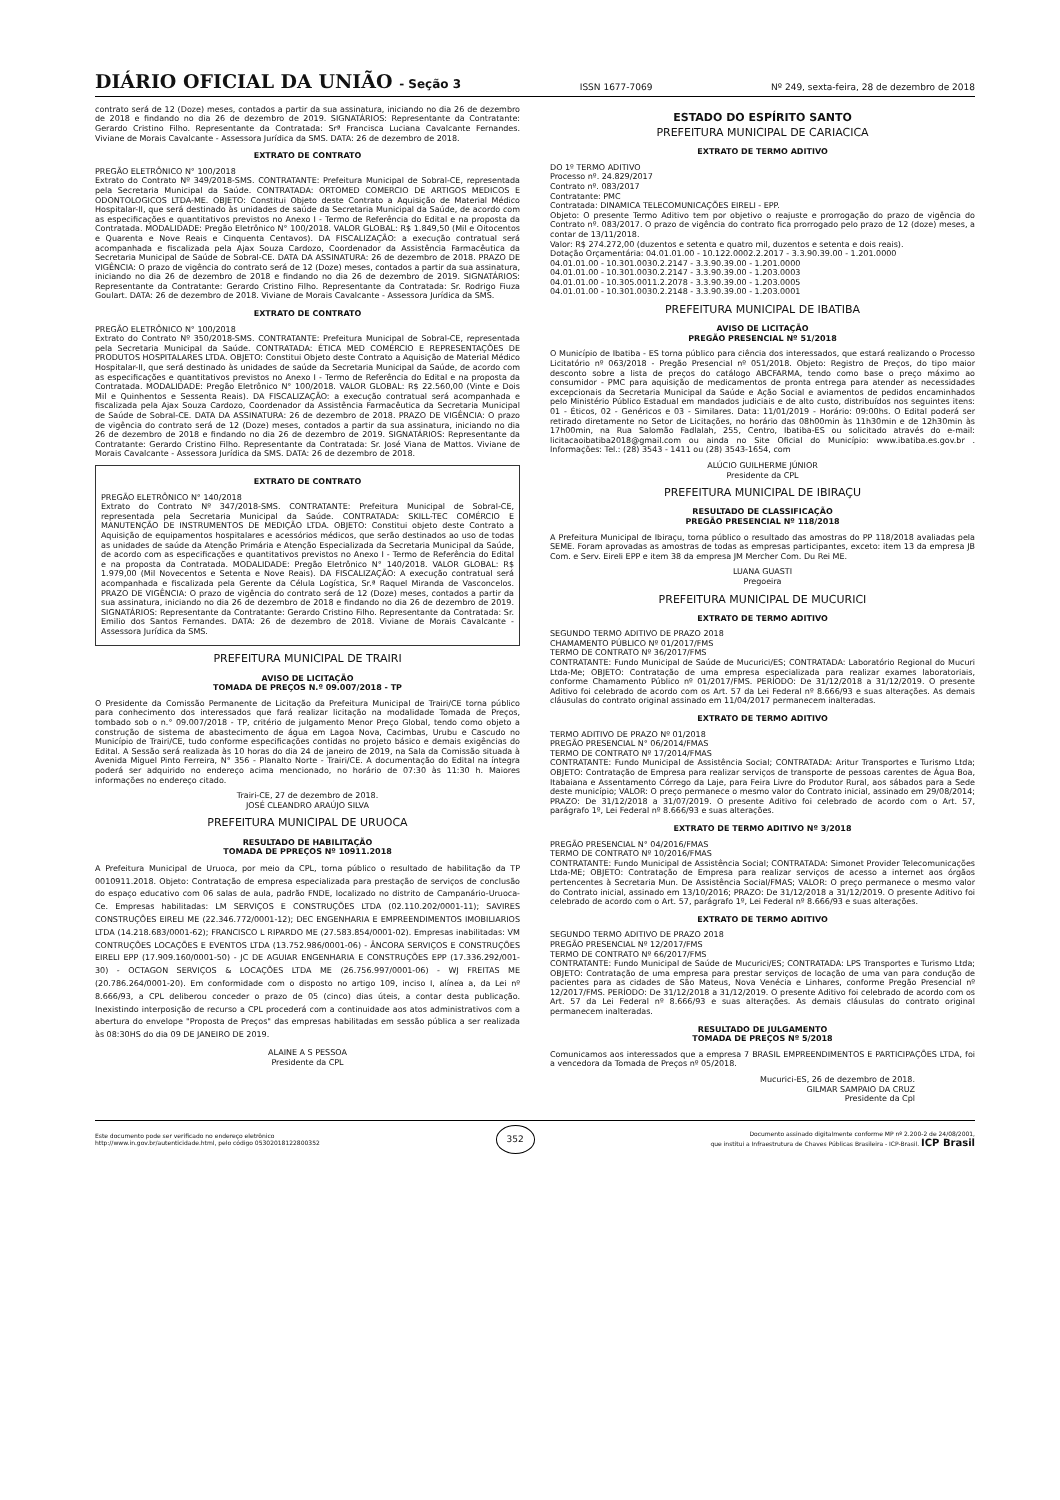DIÁRIO OFICIAL DA UNIÃO - Seção 3
ISSN 1677-7069
Nº 249, sexta-feira, 28 de dezembro de 2018
contrato será de 12 (Doze) meses, contados a partir da sua assinatura, iniciando no dia 26 de dezembro de 2018 e findando no dia 26 de dezembro de 2019. SIGNATÁRIOS: Representante da Contratante: Gerardo Cristino Filho. Representante da Contratada: Srª Francisca Luciana Cavalcante Fernandes. Viviane de Morais Cavalcante - Assessora Jurídica da SMS. DATA: 26 de dezembro de 2018.
EXTRATO DE CONTRATO
PREGÃO ELETRÔNICO N° 100/2018
Extrato do Contrato Nº 349/2018-SMS. CONTRATANTE: Prefeitura Municipal de Sobral-CE, representada pela Secretaria Municipal da Saúde. CONTRATADA: ORTOMED COMERCIO DE ARTIGOS MEDICOS E ODONTOLOGICOS LTDA-ME. OBJETO: Constitui Objeto deste Contrato a Aquisição de Material Médico Hospitalar-II, que será destinado às unidades de saúde da Secretaria Municipal da Saúde, de acordo com as especificações e quantitativos previstos no Anexo I - Termo de Referência do Edital e na proposta da Contratada. MODALIDADE: Pregão Eletrônico N° 100/2018. VALOR GLOBAL: R$ 1.849,50 (Mil e Oitocentos e Quarenta e Nove Reais e Cinquenta Centavos). DA FISCALIZAÇÃO: a execução contratual será acompanhada e fiscalizada pela Ajax Souza Cardozo, Coordenador da Assistência Farmacêutica da Secretaria Municipal de Saúde de Sobral-CE. DATA DA ASSINATURA: 26 de dezembro de 2018. PRAZO DE VIGÊNCIA: O prazo de vigência do contrato será de 12 (Doze) meses, contados a partir da sua assinatura, iniciando no dia 26 de dezembro de 2018 e findando no dia 26 de dezembro de 2019. SIGNATÁRIOS: Representante da Contratante: Gerardo Cristino Filho. Representante da Contratada: Sr. Rodrigo Fiuza Goulart. DATA: 26 de dezembro de 2018. Viviane de Morais Cavalcante - Assessora Jurídica da SMS.
EXTRATO DE CONTRATO
PREGÃO ELETRÔNICO N° 100/2018
Extrato do Contrato Nº 350/2018-SMS. CONTRATANTE: Prefeitura Municipal de Sobral-CE, representada pela Secretaria Municipal da Saúde. CONTRATADA: ÉTICA MED COMÉRCIO E REPRESENTAÇÕES DE PRODUTOS HOSPITALARES LTDA. OBJETO: Constitui Objeto deste Contrato a Aquisição de Material Médico Hospitalar-II, que será destinado às unidades de saúde da Secretaria Municipal da Saúde, de acordo com as especificações e quantitativos previstos no Anexo I - Termo de Referência do Edital e na proposta da Contratada. MODALIDADE: Pregão Eletrônico N° 100/2018. VALOR GLOBAL: R$ 22.560,00 (Vinte e Dois Mil e Quinhentos e Sessenta Reais). DA FISCALIZAÇÃO: a execução contratual será acompanhada e fiscalizada pela Ajax Souza Cardozo, Coordenador da Assistência Farmacêutica da Secretaria Municipal de Saúde de Sobral-CE. DATA DA ASSINATURA: 26 de dezembro de 2018. PRAZO DE VIGÊNCIA: O prazo de vigência do contrato será de 12 (Doze) meses, contados a partir da sua assinatura, iniciando no dia 26 de dezembro de 2018 e findando no dia 26 de dezembro de 2019. SIGNATÁRIOS: Representante da Contratante: Gerardo Cristino Filho. Representante da Contratada: Sr. José Viana de Mattos. Viviane de Morais Cavalcante - Assessora Jurídica da SMS. DATA: 26 de dezembro de 2018.
EXTRATO DE CONTRATO
PREGÃO ELETRÔNICO N° 140/2018
Extrato do Contrato Nº 347/2018-SMS. CONTRATANTE: Prefeitura Municipal de Sobral-CE, representada pela Secretaria Municipal da Saúde. CONTRATADA: SKILL-TEC COMÉRCIO E MANUTENÇÃO DE INSTRUMENTOS DE MEDIÇÃO LTDA. OBJETO: Constitui objeto deste Contrato a Aquisição de equipamentos hospitalares e acessórios médicos, que serão destinados ao uso de todas as unidades de saúde da Atenção Primária e Atenção Especializada da Secretaria Municipal da Saúde, de acordo com as especificações e quantitativos previstos no Anexo I - Termo de Referência do Edital e na proposta da Contratada. MODALIDADE: Pregão Eletrônico N° 140/2018. VALOR GLOBAL: R$ 1.979,00 (Mil Novecentos e Setenta e Nove Reais). DA FISCALIZAÇÃO: A execução contratual será acompanhada e fiscalizada pela Gerente da Célula Logística, Sr.ª Raquel Miranda de Vasconcelos. PRAZO DE VIGÊNCIA: O prazo de vigência do contrato será de 12 (Doze) meses, contados a partir da sua assinatura, iniciando no dia 26 de dezembro de 2018 e findando no dia 26 de dezembro de 2019. SIGNATÁRIOS: Representante da Contratante: Gerardo Cristino Filho. Representante da Contratada: Sr. Emilio dos Santos Fernandes. DATA: 26 de dezembro de 2018. Viviane de Morais Cavalcante - Assessora Jurídica da SMS.
PREFEITURA MUNICIPAL DE TRAIRI
AVISO DE LICITAÇÃO
TOMADA DE PREÇOS N.º 09.007/2018 - TP
O Presidente da Comissão Permanente de Licitação da Prefeitura Municipal de Trairi/CE torna público para conhecimento dos interessados que fará realizar licitação na modalidade Tomada de Preços, tombado sob o n.° 09.007/2018 - TP, critério de julgamento Menor Preço Global, tendo como objeto a construção de sistema de abastecimento de água em Lagoa Nova, Cacimbas, Urubu e Cascudo no Município de Trairi/CE, tudo conforme especificações contidas no projeto básico e demais exigências do Edital. A Sessão será realizada às 10 horas do dia 24 de janeiro de 2019, na Sala da Comissão situada à Avenida Miguel Pinto Ferreira, N° 356 - Planalto Norte - Trairi/CE. A documentação do Edital na íntegra poderá ser adquirido no endereço acima mencionado, no horário de 07:30 às 11:30 h. Maiores informações no endereço citado.
Trairi-CE, 27 de dezembro de 2018.
JOSÉ CLEANDRO ARAÚJO SILVA
PREFEITURA MUNICIPAL DE URUOCA
RESULTADO DE HABILITAÇÃO
TOMADA DE PPREÇOS Nº 10911.2018
A Prefeitura Municipal de Uruoca, por meio da CPL, torna público o resultado de habilitação da TP 0010911.2018. Objeto: Contratação de empresa especializada para prestação de serviços de conclusão do espaço educativo com 06 salas de aula, padrão FNDE, localizado no distrito de Campanário-Uruoca-Ce. Empresas habilitadas: LM SERVIÇOS E CONSTRUÇÕES LTDA (02.110.202/0001-11); SAVIRES CONSTRUÇÕES EIRELI ME (22.346.772/0001-12); DEC ENGENHARIA E EMPREENDIMENTOS IMOBILIARIOS LTDA (14.218.683/0001-62); FRANCISCO L RIPARDO ME (27.583.854/0001-02). Empresas inabilitadas: VM CONTRUÇÕES LOCAÇÕES E EVENTOS LTDA (13.752.986/0001-06) - ÂNCORA SERVIÇOS E CONSTRUÇÕES EIRELI EPP (17.909.160/0001-50) - JC DE AGUIAR ENGENHARIA E CONSTRUÇÕES EPP (17.336.292/001-30) - OCTAGON SERVIÇOS & LOCAÇÕES LTDA ME (26.756.997/0001-06) - WJ FREITAS ME (20.786.264/0001-20). Em conformidade com o disposto no artigo 109, inciso I, alínea a, da Lei nº 8.666/93, a CPL deliberou conceder o prazo de 05 (cinco) dias úteis, a contar desta publicação. Inexistindo interposição de recurso a CPL procederá com a continuidade aos atos administrativos com a abertura do envelope "Proposta de Preços" das empresas habilitadas em sessão pública a ser realizada às 08:30HS do dia 09 DE JANEIRO DE 2019.
ALAINE A S PESSOA
Presidente da CPL
ESTADO DO ESPÍRITO SANTO
PREFEITURA MUNICIPAL DE CARIACICA
EXTRATO DE TERMO ADITIVO
DO 1º TERMO ADITIVO
Processo nº. 24.829/2017
Contrato nº. 083/2017
Contratante: PMC
Contratada: DINAMICA TELECOMUNICAÇÕES EIRELI - EPP.
Objeto: O presente Termo Aditivo tem por objetivo o reajuste e prorrogação do prazo de vigência do Contrato nº. 083/2017. O prazo de vigência do contrato fica prorrogado pelo prazo de 12 (doze) meses, a contar de 13/11/2018.
Valor: R$ 274.272,00 (duzentos e setenta e quatro mil, duzentos e setenta e dois reais).
Dotação Orçamentária: 04.01.01.00 - 10.122.0002.2.2017 - 3.3.90.39.00 - 1.201.0000
04.01.01.00 - 10.301.0030.2.2147 - 3.3.90.39.00 - 1.201.0000
04.01.01.00 - 10.301.0030.2.2147 - 3.3.90.39.00 - 1.203.0003
04.01.01.00 - 10.305.0011.2.2078 - 3.3.90.39.00 - 1.203.0005
04.01.01.00 - 10.301.0030.2.2148 - 3.3.90.39.00 - 1.203.0001
PREFEITURA MUNICIPAL DE IBATIBA
AVISO DE LICITAÇÃO
PREGÃO PRESENCIAL Nº 51/2018
O Município de Ibatiba - ES torna público para ciência dos interessados, que estará realizando o Processo Licitatório nº 063/2018 - Pregão Presencial nº 051/2018. Objeto: Registro de Preços, do tipo maior desconto sobre a lista de preços do catálogo ABCFARMA, tendo como base o preço máximo ao consumidor - PMC para aquisição de medicamentos de pronta entrega para atender as necessidades excepcionais da Secretaria Municipal da Saúde e Ação Social e aviamentos de pedidos encaminhados pelo Ministério Público Estadual em mandados judiciais e de alto custo, distribuídos nos seguintes itens: 01 - Éticos, 02 - Genéricos e 03 - Similares. Data: 11/01/2019 - Horário: 09:00hs. O Edital poderá ser retirado diretamente no Setor de Licitações, no horário das 08h00min às 11h30min e de 12h30min às 17h00min, na Rua Salomão Fadlalah, 255, Centro, Ibatiba-ES ou solicitado através do e-mail: licitacaoibatiba2018@gmail.com ou ainda no Site Oficial do Município: www.ibatiba.es.gov.br . Informações: Tel.: (28) 3543 - 1411 ou (28) 3543-1654, com
ALÚCIO GUILHERME JÚNIOR
Presidente da CPL
PREFEITURA MUNICIPAL DE IBIRAÇU
RESULTADO DE CLASSIFICAÇÃO
PREGÃO PRESENCIAL Nº 118/2018
A Prefeitura Municipal de Ibiraçu, torna público o resultado das amostras do PP 118/2018 avaliadas pela SEME. Foram aprovadas as amostras de todas as empresas participantes, exceto: item 13 da empresa JB Com. e Serv. Eireli EPP e item 38 da empresa JM Mercher Com. Du Rei ME.
LUANA GUASTI
Pregoeira
PREFEITURA MUNICIPAL DE MUCURICI
EXTRATO DE TERMO ADITIVO
SEGUNDO TERMO ADITIVO DE PRAZO 2018
CHAMAMENTO PÚBLICO Nº 01/2017/FMS
TERMO DE CONTRATO Nº 36/2017/FMS
CONTRATANTE: Fundo Municipal de Saúde de Mucurici/ES; CONTRATADA: Laboratório Regional do Mucuri Ltda-Me; OBJETO: Contratação de uma empresa especializada para realizar exames laboratoriais, conforme Chamamento Público nº 01/2017/FMS. PERÍODO: De 31/12/2018 a 31/12/2019. O presente Aditivo foi celebrado de acordo com os Art. 57 da Lei Federal nº 8.666/93 e suas alterações. As demais cláusulas do contrato original assinado em 11/04/2017 permanecem inalteradas.
EXTRATO DE TERMO ADITIVO
TERMO ADITIVO DE PRAZO Nº 01/2018
PREGÃO PRESENCIAL N° 06/2014/FMAS
TERMO DE CONTRATO Nº 17/2014/FMAS
CONTRATANTE: Fundo Municipal de Assistência Social; CONTRATADA: Aritur Transportes e Turismo Ltda; OBJETO: Contratação de Empresa para realizar serviços de transporte de pessoas carentes de Água Boa, Itabaiana e Assentamento Córrego da Laje, para Feira Livre do Produtor Rural, aos sábados para a Sede deste município; VALOR: O preço permanece o mesmo valor do Contrato inicial, assinado em 29/08/2014; PRAZO: De 31/12/2018 a 31/07/2019. O presente Aditivo foi celebrado de acordo com o Art. 57, parágrafo 1º, Lei Federal nº 8.666/93 e suas alterações.
EXTRATO DE TERMO ADITIVO Nº 3/2018
PREGÃO PRESENCIAL N° 04/2016/FMAS
TERMO DE CONTRATO Nº 10/2016/FMAS
CONTRATANTE: Fundo Municipal de Assistência Social; CONTRATADA: Simonet Provider Telecomunicações Ltda-ME; OBJETO: Contratação de Empresa para realizar serviços de acesso a internet aos órgãos pertencentes à Secretaria Mun. De Assistência Social/FMAS; VALOR: O preço permanece o mesmo valor do Contrato inicial, assinado em 13/10/2016; PRAZO: De 31/12/2018 a 31/12/2019. O presente Aditivo foi celebrado de acordo com o Art. 57, parágrafo 1º, Lei Federal nº 8.666/93 e suas alterações.
EXTRATO DE TERMO ADITIVO
SEGUNDO TERMO ADITIVO DE PRAZO 2018
PREGÃO PRESENCIAL Nº 12/2017/FMS
TERMO DE CONTRATO Nº 66/2017/FMS
CONTRATANTE: Fundo Municipal de Saúde de Mucurici/ES; CONTRATADA: LPS Transportes e Turismo Ltda; OBJETO: Contratação de uma empresa para prestar serviços de locação de uma van para condução de pacientes para as cidades de São Mateus, Nova Venécia e Linhares, conforme Pregão Presencial nº 12/2017/FMS. PERÍODO: De 31/12/2018 a 31/12/2019. O presente Aditivo foi celebrado de acordo com os Art. 57 da Lei Federal nº 8.666/93 e suas alterações. As demais cláusulas do contrato original permanecem inalteradas.
RESULTADO DE JULGAMENTO
TOMADA DE PREÇOS Nº 5/2018
Comunicamos aos interessados que a empresa 7 BRASIL EMPREENDIMENTOS E PARTICIPAÇÕES LTDA, foi a vencedora da Tomada de Preços nº 05/2018.
Mucurici-ES, 26 de dezembro de 2018.
GILMAR SAMPAIO DA CRUZ
Presidente da Cpl
Este documento pode ser verificado no endereço eletrônico
http://www.in.gov.br/autenticidade.html, pelo código 05302018122800352
352
Documento assinado digitalmente conforme MP nº 2.200-2 de 24/08/2001,
que institui a Infraestrutura de Chaves Públicas Brasileira - ICP-Brasil. ICP Brasil